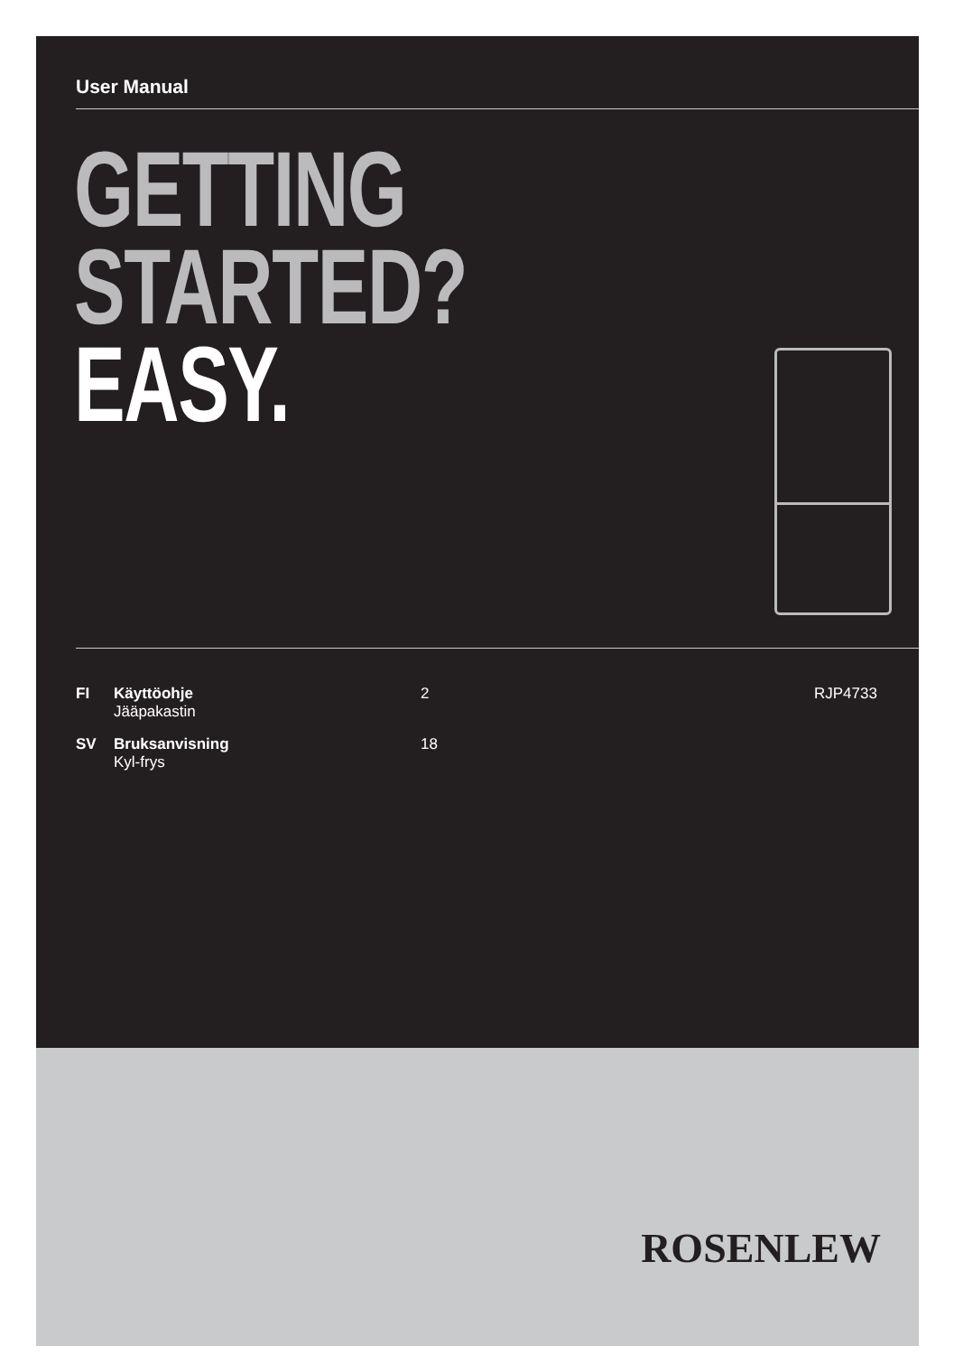User Manual
GETTING
STARTED?
EASY.
FI Käyttöohje
Jääpakastin 2
SV Bruksanvisning
Kyl-frys 18
RJP4733
ROSENLEW